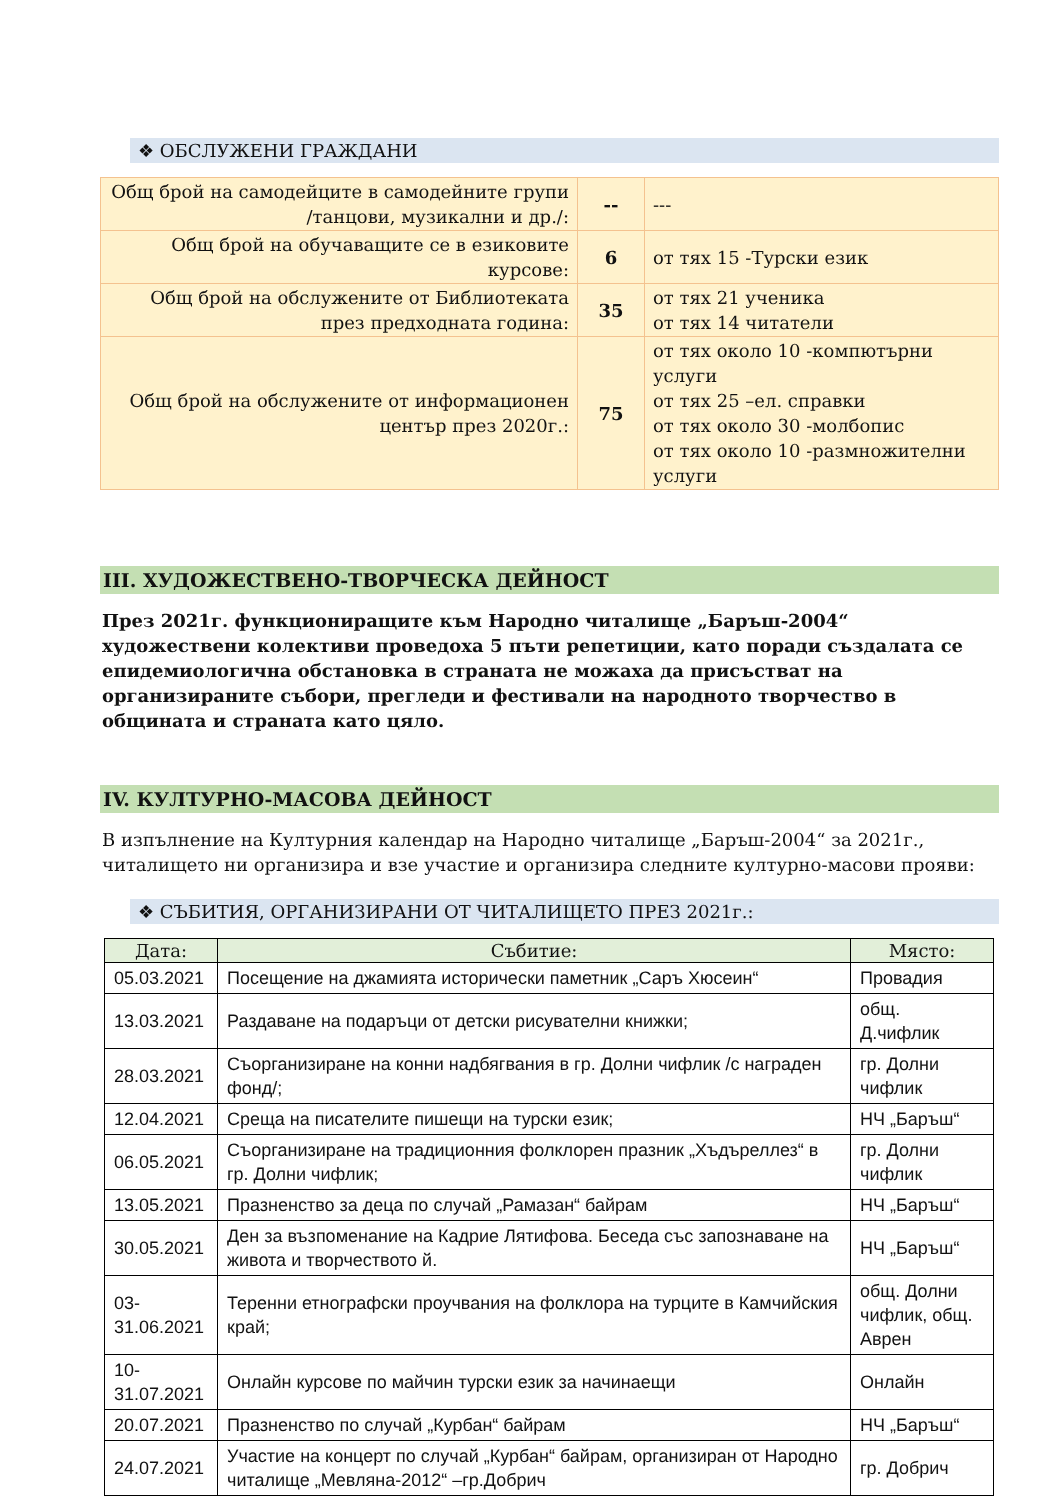❖ ОБСЛУЖЕНИ ГРАЖДАНИ
| Общ брой на самодейците в самодейните групи /танцови, музикални и др./: | -- | --- |
| Общ брой на обучаващите се в езиковите курсове: | 6 | от тях 15 -Турски език |
| Общ брой на обслужените от Библиотеката през предходната година: | 35 | от тях 21 ученика от тях 14 читатели |
| Общ брой на обслужените от информационен център през 2020г.: | 75 | от тях около 10 -компютърни услуги от тях 25 –ел. справки от тях около 30 -молбопис от тях около 10 -размножителни услуги |
III. ХУДОЖЕСТВЕНО-ТВОРЧЕСКА ДЕЙНОСТ
През 2021г. функциониращите към Народно читалище „Баръш-2004“ художествени колективи проведоха 5 пъти репетиции, като поради създалата се епидемиологична обстановка в страната не можаха да присъстват на организираните събори, прегледи и фестивали на народното творчество в общината и страната като цяло.
IV. КУЛТУРНО-МАСОВА ДЕЙНОСТ
В изпълнение на Културния календар на Народно читалище „Баръш-2004“ за 2021г., читалището ни организира и взе участие и организира следните културно-масови прояви:
❖ СЪБИТИЯ, ОРГАНИЗИРАНИ ОТ ЧИТАЛИЩЕТО ПРЕЗ 2021г.:
| Дата: | Събитие: | Място: |
| --- | --- | --- |
| 05.03.2021 | Посещение на джамията исторически паметник „Саръ Хюсеин“ | Провадия |
| 13.03.2021 | Раздаване на подаръци от детски рисувателни книжки; | общ. Д.чифлик |
| 28.03.2021 | Съорганизиране на конни надбягвания в гр. Долни чифлик /с награден фонд/; | гр. Долни чифлик |
| 12.04.2021 | Среща на писателите пишещи на турски език; | НЧ „Баръш“ |
| 06.05.2021 | Съорганизиране на традиционния фолклорен празник „Хъдъреллез“ в гр. Долни чифлик; | гр. Долни чифлик |
| 13.05.2021 | Празненство за деца по случай „Рамазан“ байрам | НЧ „Баръш“ |
| 30.05.2021 | Ден за възпоменание на Кадрие Лятифова. Беседа със запознаване на живота и творчеството й. | НЧ „Баръш“ |
| 03-31.06.2021 | Теренни етнографски проучвания на фолклора на турците в Камчийския край; | общ. Долни чифлик, общ. Аврен |
| 10-31.07.2021 | Онлайн курсове по майчин турски език за начинаещи | Онлайн |
| 20.07.2021 | Празненство по случай „Курбан“ байрам | НЧ „Баръш“ |
| 24.07.2021 | Участие на концерт по случай „Курбан“ байрам, организиран от Народно читалище „Мевляна-2012“ –гр.Добрич | гр. Добрич |